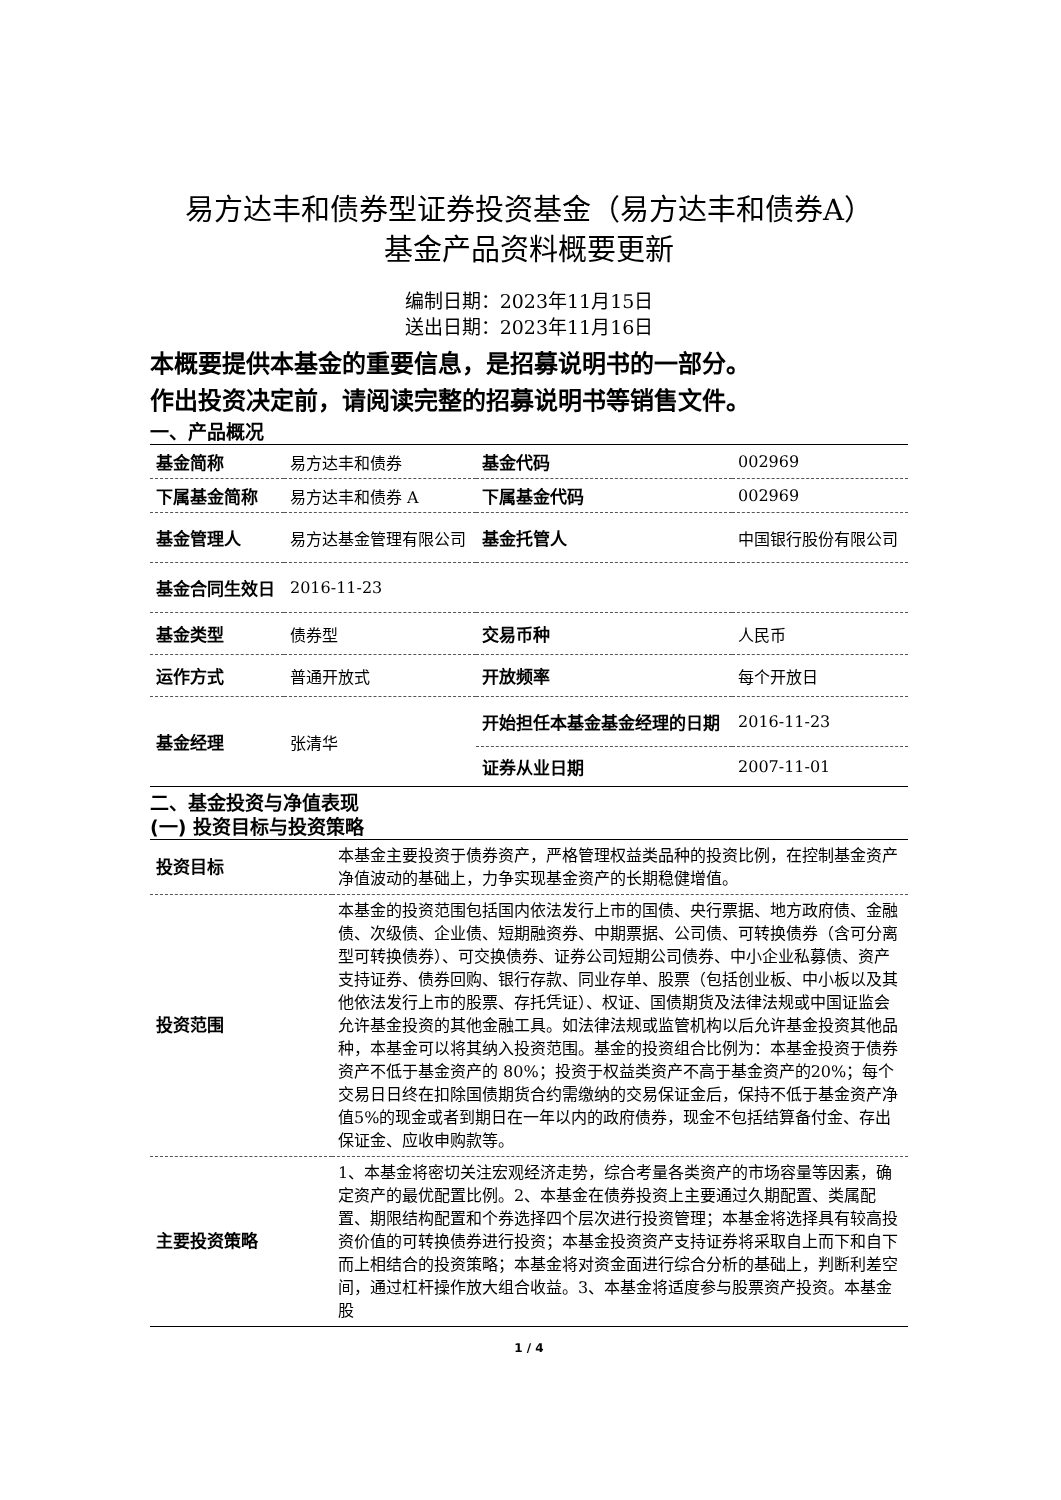易方达丰和债券型证券投资基金（易方达丰和债券A）
基金产品资料概要更新
编制日期：2023年11月15日
送出日期：2023年11月16日
本概要提供本基金的重要信息，是招募说明书的一部分。
作出投资决定前，请阅读完整的招募说明书等销售文件。
一、产品概况
| 基金简称 | 易方达丰和债券 | 基金代码 | 002969 |
| 下属基金简称 | 易方达丰和债券 A | 下属基金代码 | 002969 |
| 基金管理人 | 易方达基金管理有限公司 | 基金托管人 | 中国银行股份有限公司 |
| 基金合同生效日 | 2016-11-23 | | |
| 基金类型 | 债券型 | 交易币种 | 人民币 |
| 运作方式 | 普通开放式 | 开放频率 | 每个开放日 |
| 基金经理 | 张清华 | 开始担任本基金基金经理的日期 | 2016-11-23 |
| | | 证券从业日期 | 2007-11-01 |
二、基金投资与净值表现
(一) 投资目标与投资策略
| 投资目标 | 本基金主要投资于债券资产，严格管理权益类品种的投资比例，在控制基金资产净值波动的基础上，力争实现基金资产的长期稳健增值。 |
| 投资范围 | 本基金的投资范围包括国内依法发行上市的国债、央行票据、地方政府债、金融债、次级债、企业债、短期融资券、中期票据、公司债、可转换债券（含可分离型可转换债券）、可交换债券、证券公司短期公司债券、中小企业私募债、资产支持证券、债券回购、银行存款、同业存单、股票（包括创业板、中小板以及其他依法发行上市的股票、存托凭证）、权证、国债期货及法律法规或中国证监会允许基金投资的其他金融工具。如法律法规或监管机构以后允许基金投资其他品种，本基金可以将其纳入投资范围。基金的投资组合比例为：本基金投资于债券资产不低于基金资产的 80%；投资于权益类资产不高于基金资产的20%；每个交易日日终在扣除国债期货合约需缴纳的交易保证金后，保持不低于基金资产净值5%的现金或者到期日在一年以内的政府债券，现金不包括结算备付金、存出保证金、应收申购款等。 |
| 主要投资策略 | 1、本基金将密切关注宏观经济走势，综合考量各类资产的市场容量等因素，确定资产的最优配置比例。2、本基金在债券投资上主要通过久期配置、类属配置、期限结构配置和个券选择四个层次进行投资管理；本基金将选择具有较高投资价值的可转换债券进行投资；本基金投资资产支持证券将采取自上而下和自下而上相结合的投资策略；本基金将对资金面进行综合分析的基础上，判断利差空间，通过杠杆操作放大组合收益。3、本基金将适度参与股票资产投资。本基金股 |
1 / 4